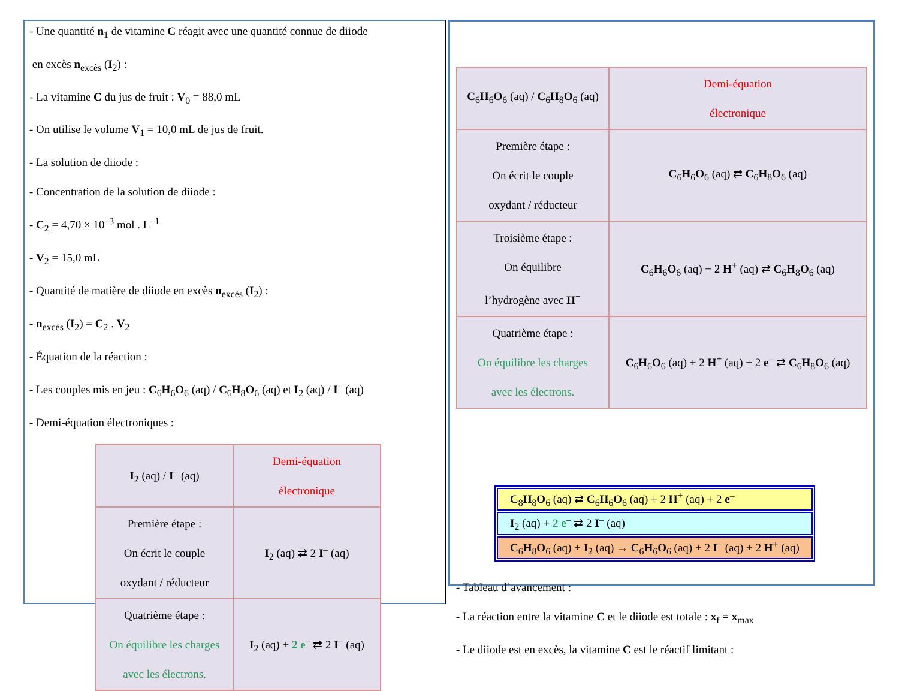- Une quantité n<sub>1</sub> de vitamine C réagit avec une quantité connue de diiode
en excès n<sub>excès</sub> (I<sub>2</sub>) :
- La vitamine C du jus de fruit : V<sub>0</sub> = 88,0 mL
- On utilise le volume V<sub>1</sub> = 10,0 mL de jus de fruit.
- La solution de diiode :
- Concentration de la solution de diiode :
- C<sub>2</sub> = 4,70 × 10<sup>–3</sup> mol . L<sup>–1</sup>
- V<sub>2</sub> = 15,0 mL
- Quantité de matière de diiode en excès n<sub>excès</sub> (I<sub>2</sub>) :
- n<sub>excès</sub> (I<sub>2</sub>) = C<sub>2</sub> . V<sub>2</sub>
- Équation de la réaction :
- Les couples mis en jeu : C<sub>6</sub>H<sub>6</sub>O<sub>6</sub> (aq) / C<sub>6</sub>H<sub>8</sub>O<sub>6</sub> (aq) et I<sub>2</sub> (aq) / I<sup>–</sup> (aq)
- Demi-équation électroniques :
| I<sub>2</sub> (aq) / I<sup>–</sup> (aq) | Demi-équation électronique |
| Première étape : On écrit le couple oxydant / réducteur | I<sub>2</sub> (aq) ⇄ 2 I<sup>–</sup> (aq) |
| Quatrième étape : On équilibre les charges avec les électrons. | I<sub>2</sub> (aq) + 2 e<sup>–</sup> ⇄ 2 I<sup>–</sup> (aq) |
| C<sub>6</sub> H<sub>6</sub> O<sub>6</sub> (aq) / C<sub>6</sub> H<sub>8</sub> O<sub>6</sub> (aq) | Demi-équation électronique |
| Première étape : On écrit le couple oxydant / réducteur | C<sub>6</sub> H<sub>6</sub> O<sub>6</sub> (aq) ⇄ C<sub>6</sub> H<sub>8</sub> O<sub>6</sub> (aq) |
| Troisième étape : On équilibre l’hydrogène avec H<sup>+</sup> | C<sub>6</sub> H<sub>6</sub> O<sub>6</sub> (aq) + 2 H<sup>+</sup> (aq) ⇄ C<sub>6</sub> H<sub>8</sub> O<sub>6</sub> (aq) |
| Quatrième étape : On équilibre les charges avec les électrons. | C<sub>6</sub> H<sub>6</sub> O<sub>6</sub> (aq) + 2 H<sup>+</sup> (aq) + 2 e<sup>–</sup> ⇄ C<sub>6</sub> H<sub>8</sub> O<sub>6</sub> (aq) |
| C<sub>8</sub> H<sub>8</sub> O<sub>6</sub> (aq) ⇄ C<sub>6</sub> H<sub>6</sub> O<sub>6</sub> (aq) + 2 H<sup>+</sup> (aq) + 2 e<sup>–</sup> |
| I<sub>2</sub> (aq) + 2 e<sup>–</sup> ⇄ 2 I<sup>–</sup> (aq) |
| C<sub>6</sub> H<sub>8</sub> O<sub>6</sub> (aq) + I<sub>2</sub> (aq) → C<sub>6</sub> H<sub>6</sub> O<sub>6</sub> (aq) + 2 I<sup>–</sup> (aq) + 2 H<sup>+</sup> (aq) |
- Tableau d’avancement :
- La réaction entre la vitamine C et le diiode est totale : x<sub>f</sub> = x<sub>max</sub>
- Le diiode est en excès, la vitamine C est le réactif limitant :